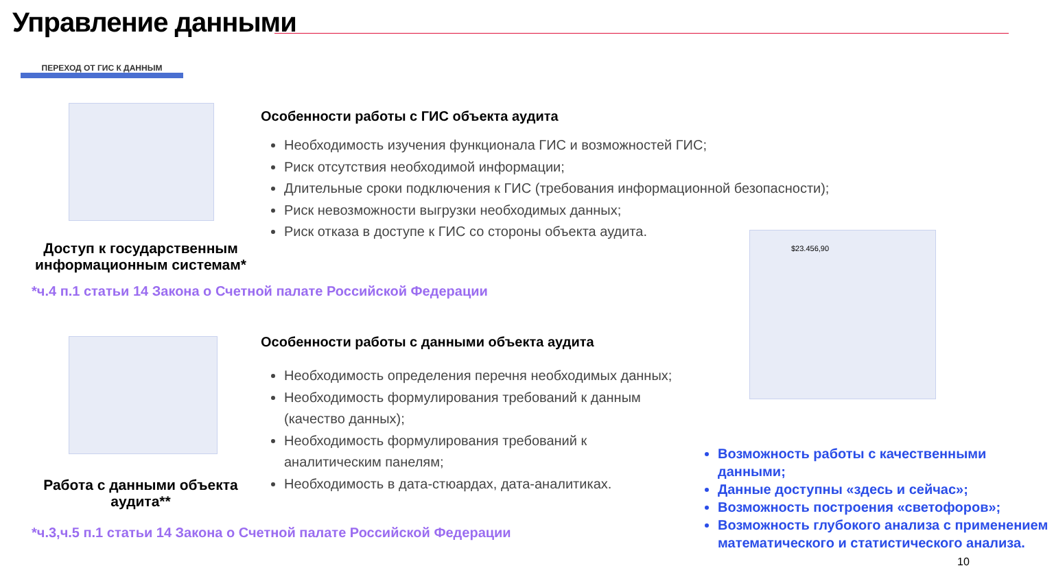Управление данными
ПЕРЕХОД ОТ ГИС К ДАННЫМ
Доступ к государственным информационным системам*
*ч.4 п.1 статьи 14 Закона о Счетной палате Российской Федерации
Особенности работы с ГИС объекта аудита
Необходимость изучения функционала ГИС и возможностей ГИС;
Риск отсутствия необходимой информации;
Длительные сроки подключения к ГИС (требования информационной безопасности);
Риск невозможности выгрузки необходимых данных;
Риск отказа в доступе к ГИС со стороны объекта аудита.
Работа с данными объекта аудита**
*ч.3,ч.5 п.1 статьи 14 Закона о Счетной палате Российской Федерации
Особенности работы с данными объекта аудита
Необходимость определения перечня необходимых данных;
Необходимость формулирования требований к данным (качество данных);
Необходимость формулирования требований к аналитическим панелям;
Необходимость в дата-стюардах, дата-аналитиках.
$23.456,90
Возможность работы с качественными данными;
Данные доступны «здесь и сейчас»;
Возможность построения «светофоров»;
Возможность глубокого анализа с применением математического и статистического анализа.
10